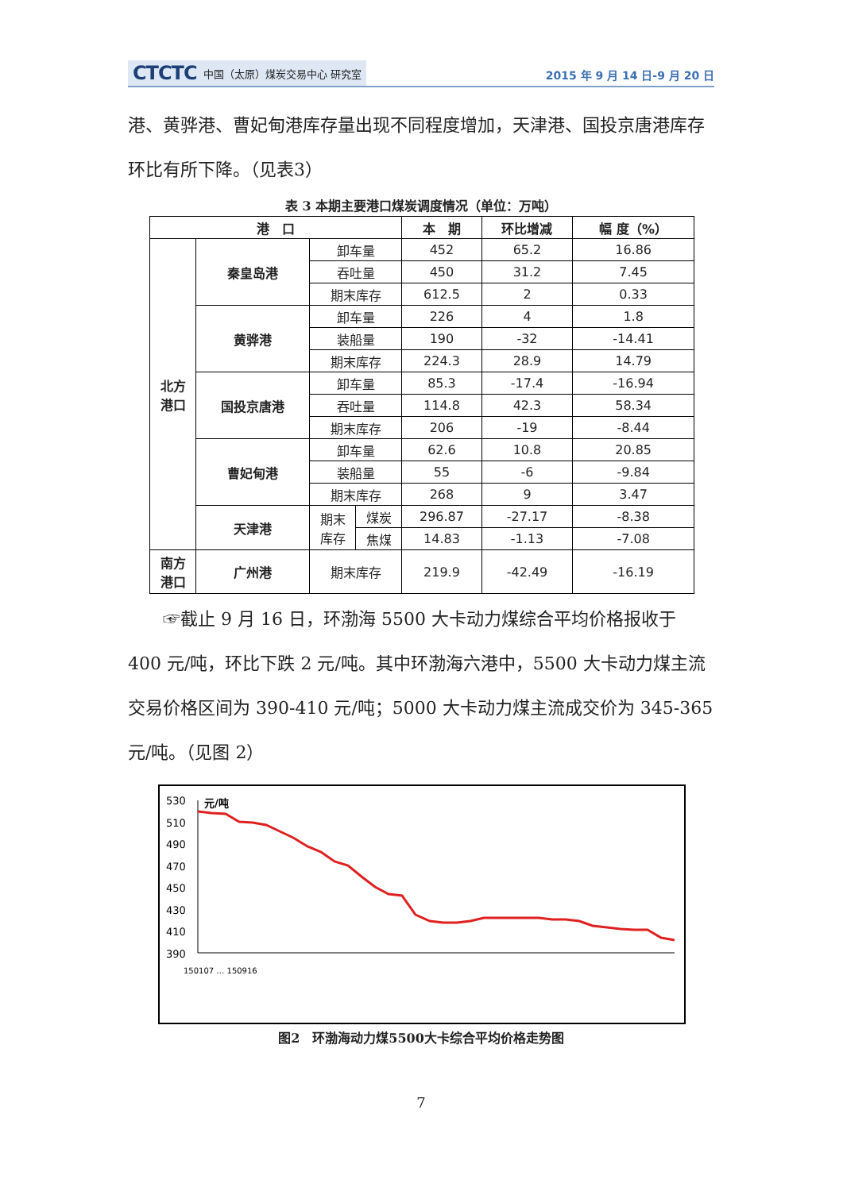CTCTC 中国（太原）煤炭交易中心 研究室
2015 年 9 月 14 日-9 月 20 日
港、黄骅港、曹妃甸港库存量出现不同程度增加，天津港、国投京唐港库存环比有所下降。（见表3）
表 3 本期主要港口煤炭调度情况（单位：万吨）
| 港 口 | | | | 本 期 | 环比增减 | 幅 度（%） |
| --- | --- | --- | --- | --- | --- | --- |
| 北方 港口 | 秦皇岛港 | 卸车量 | | 452 | 65.2 | 16.86 |
| | | 吞吐量 | | 450 | 31.2 | 7.45 |
| | | 期末库存 | | 612.5 | 2 | 0.33 |
| | 黄骅港 | 卸车量 | | 226 | 4 | 1.8 |
| | | 装船量 | | 190 | -32 | -14.41 |
| | | 期末库存 | | 224.3 | 28.9 | 14.79 |
| | 国投京唐港 | 卸车量 | | 85.3 | -17.4 | -16.94 |
| | | 吞吐量 | | 114.8 | 42.3 | 58.34 |
| | | 期末库存 | | 206 | -19 | -8.44 |
| | 曹妃甸港 | 卸车量 | | 62.6 | 10.8 | 20.85 |
| | | 装船量 | | 55 | -6 | -9.84 |
| | | 期末库存 | | 268 | 9 | 3.47 |
| | 天津港 | 期末 库存 | 煤炭 | 296.87 | -27.17 | -8.38 |
| | | | 焦煤 | 14.83 | -1.13 | -7.08 |
| 南方 港口 | 广州港 | 期末库存 | | 219.9 | -42.49 | -16.19 |
☞截止 9 月 16 日，环渤海 5500 大卡动力煤综合平均价格报收于 400 元/吨，环比下跌 2 元/吨。其中环渤海六港中，5500 大卡动力煤主流交易价格区间为 390-410 元/吨；5000 大卡动力煤主流成交价为 345-365 元/吨。（见图 2）
530
510
490
470
450
430
410
390
元/吨
150107 … 150916
图2　环渤海动力煤5500大卡综合平均价格走势图
7